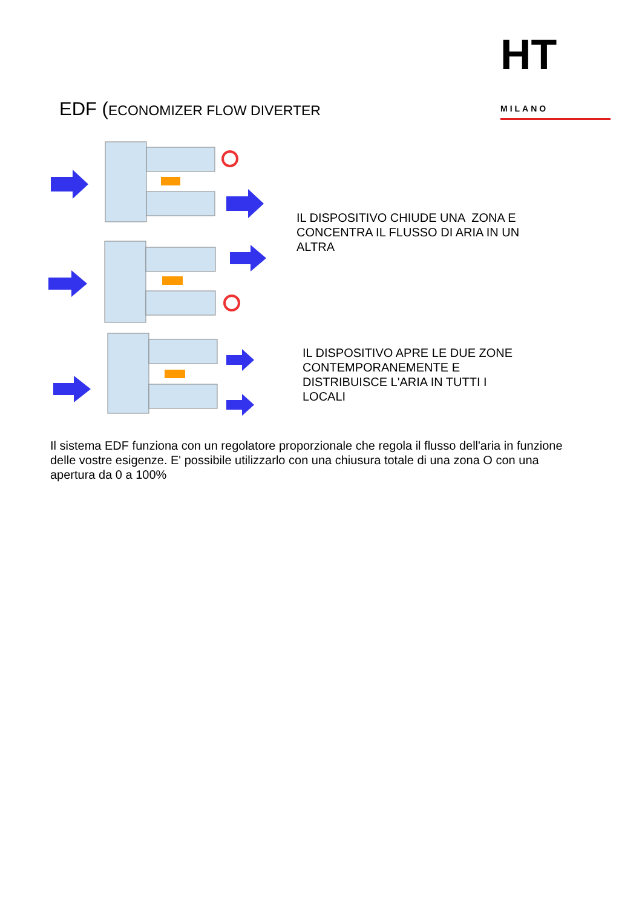EDF (ECONOMIZER FLOW DIVERTER
HT MILANO
IL DISPOSITIVO CHIUDE UNA ZONA E
CONCENTRA IL FLUSSO DI ARIA IN UN
ALTRA
IL DISPOSITIVO APRE LE DUE ZONE
CONTEMPORANEMENTE E
DISTRIBUISCE L'ARIA IN TUTTI I
LOCALI
Il sistema EDF funziona con un regolatore proporzionale che regola il flusso dell'aria in funzione delle vostre esigenze. E' possibile utilizzarlo con una chiusura totale di una zona O con una apertura da 0 a 100%